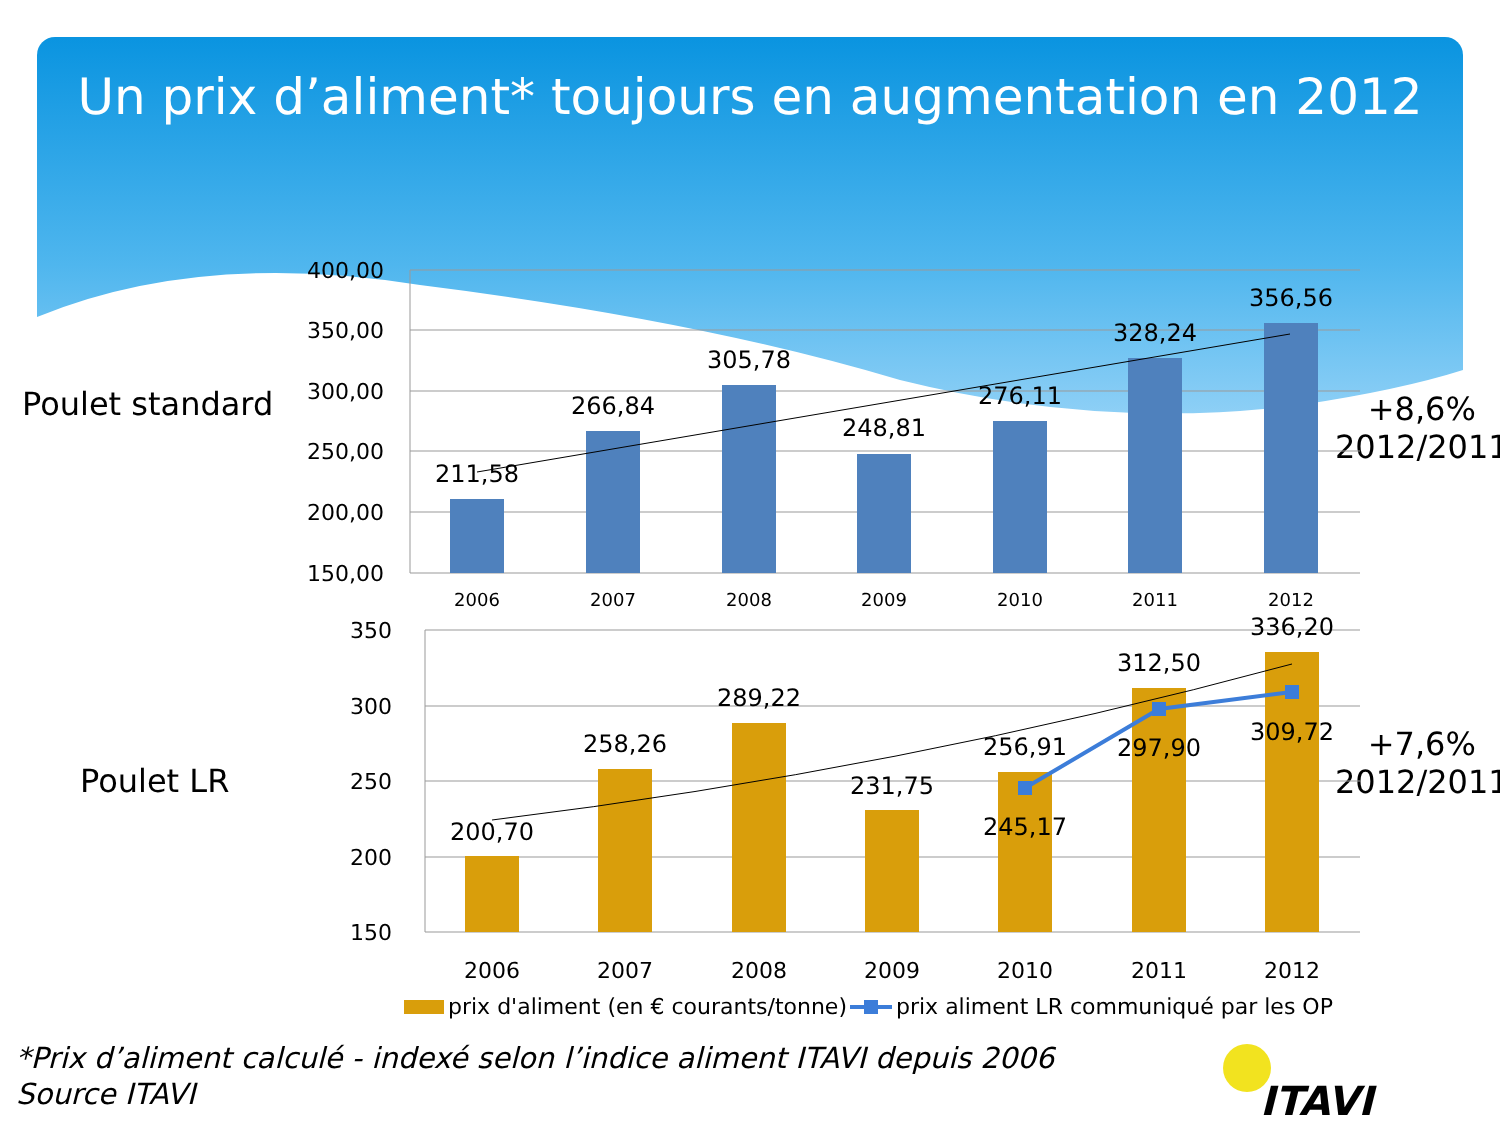Un prix d’aliment* toujours en augmentation en 2012
Poulet standard
Poulet LR
+8,6%
2012/2011
+7,6%
2012/2011
400,00
350,00
300,00
250,00
200,00
150,00
350
300
250
200
150
211,58
266,84
305,78
248,81
276,11
328,24
356,56
200,70
258,26
289,22
231,75
256,91
312,50
336,20
245,17
297,90
309,72
2006
2007
2008
2009
2010
2011
2012
2006
2007
2008
2009
2010
2011
2012
prix d'aliment (en € courants/tonne)
prix aliment LR communiqué par les OP
*Prix d’aliment calculé - indexé selon l’indice aliment ITAVI depuis 2006
Source ITAVI
ITAVI